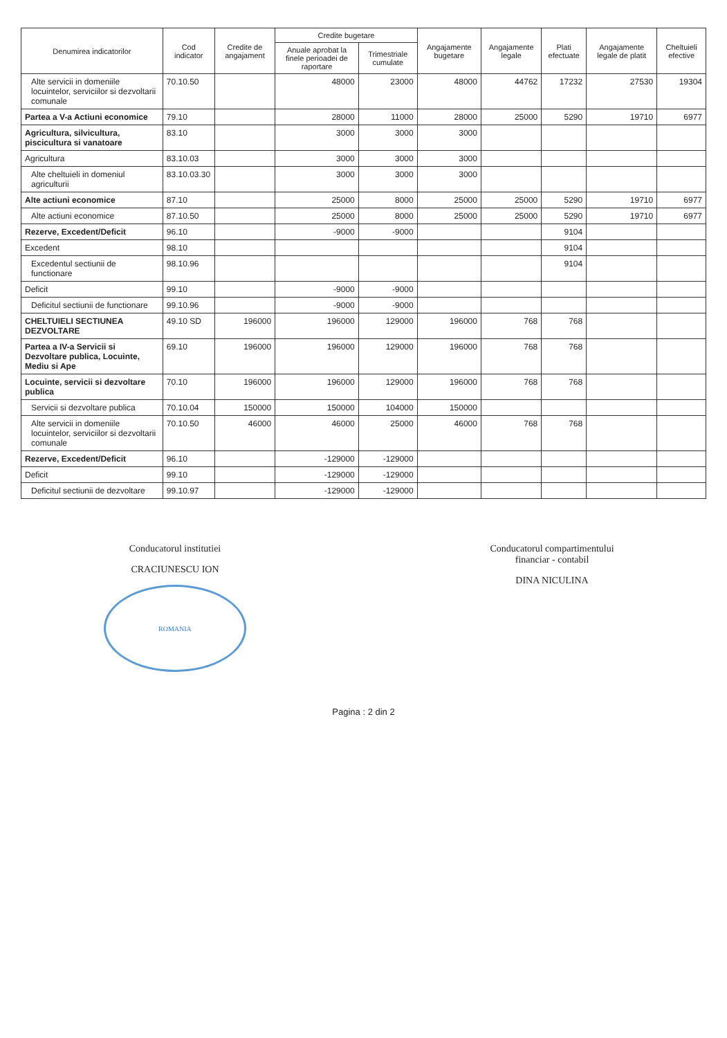| Denumirea indicatorilor | Cod indicator | Credite de angajament | Credite bugetare | | Angajamente bugetare | Angajamente legale | Plati efectuate | Angajamente legale de platit | Cheltuieli efective |
| --- | --- | --- | --- | --- | --- | --- | --- | --- | --- |
| | | | Anuale aprobat la finele perioadei de raportare | Trimestriale cumulate | | | | | |
| Alte servicii in domeniile locuintelor, serviciilor si dezvoltarii comunale | 70.10.50 | | 48000 | 23000 | 48000 | 44762 | 17232 | 27530 | 19304 |
| Partea a V-a Actiuni economice | 79.10 | | 28000 | 11000 | 28000 | 25000 | 5290 | 19710 | 6977 |
| Agricultura, silvicultura, piscicultura si vanatoare | 83.10 | | 3000 | 3000 | 3000 | | | | |
| Agricultura | 83.10.03 | | 3000 | 3000 | 3000 | | | | |
| Alte cheltuieli in domeniul agriculturii | 83.10.03.30 | | 3000 | 3000 | 3000 | | | | |
| Alte actiuni economice | 87.10 | | 25000 | 8000 | 25000 | 25000 | 5290 | 19710 | 6977 |
| Alte actiuni economice | 87.10.50 | | 25000 | 8000 | 25000 | 25000 | 5290 | 19710 | 6977 |
| Rezerve, Excedent/Deficit | 96.10 | | -9000 | -9000 | | | 9104 | | |
| Excedent | 98.10 | | | | | | 9104 | | |
| Excedentul sectiunii de functionare | 98.10.96 | | | | | | 9104 | | |
| Deficit | 99.10 | | -9000 | -9000 | | | | | |
| Deficitul sectiunii de functionare | 99.10.96 | | -9000 | -9000 | | | | | |
| CHELTUIELI SECTIUNEA DEZVOLTARE | 49.10 SD | 196000 | 196000 | 129000 | 196000 | 768 | 768 | | |
| Partea a IV-a Servicii si Dezvoltare publica, Locuinte, Mediu si Ape | 69.10 | 196000 | 196000 | 129000 | 196000 | 768 | 768 | | |
| Locuinte, servicii si dezvoltare publica | 70.10 | 196000 | 196000 | 129000 | 196000 | 768 | 768 | | |
| Servicii si dezvoltare publica | 70.10.04 | 150000 | 150000 | 104000 | 150000 | | | | |
| Alte servicii in domeniile locuintelor, serviciilor si dezvoltarii comunale | 70.10.50 | 46000 | 46000 | 25000 | 46000 | 768 | 768 | | |
| Rezerve, Excedent/Deficit | 96.10 | | -129000 | -129000 | | | | | |
| Deficit | 99.10 | | -129000 | -129000 | | | | | |
| Deficitul sectiunii de dezvoltare | 99.10.97 | | -129000 | -129000 | | | | | |
Conducatorul institutiei
CRACIUNESCU ION
ROMANIA
Conducatorul compartimentului
financiar - contabil
DINA NICULINA
Pagina : 2 din 2